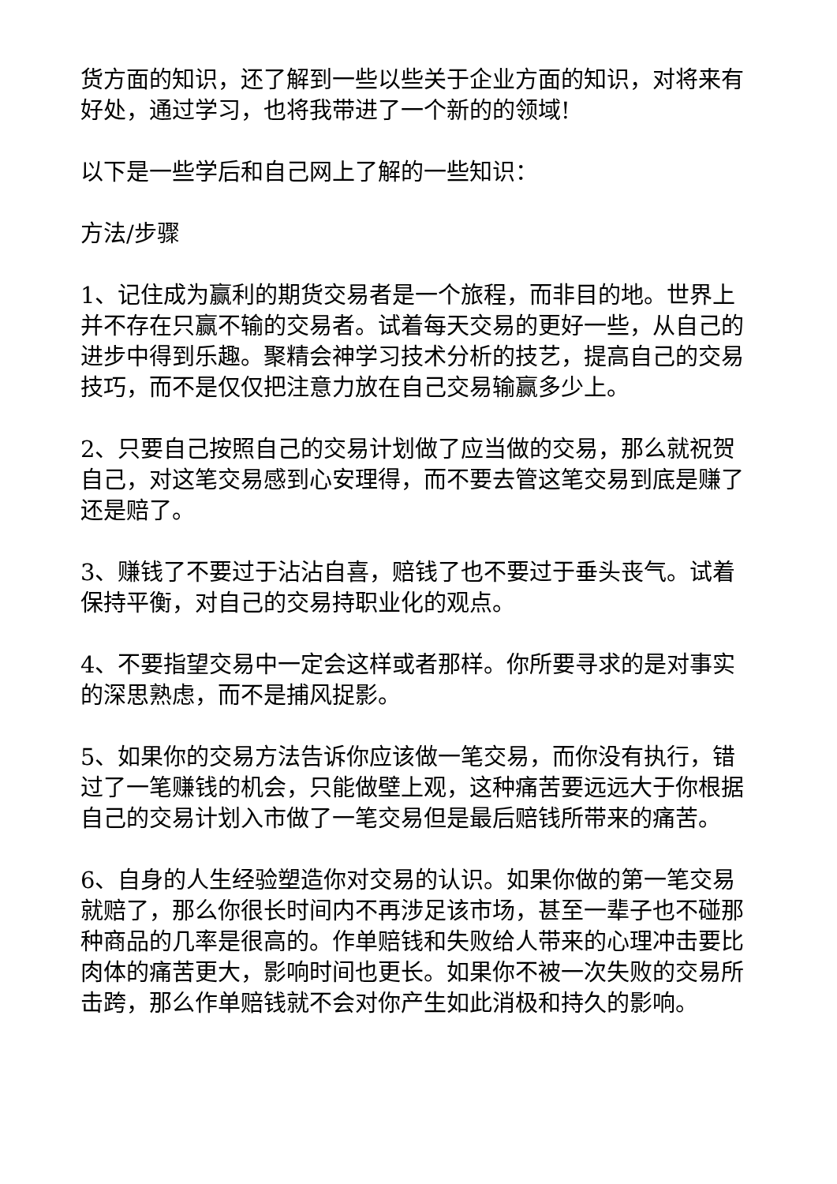货方面的知识，还了解到一些以些关于企业方面的知识，对将来有好处，通过学习，也将我带进了一个新的的领域!
以下是一些学后和自己网上了解的一些知识：
方法/步骤
1、记住成为赢利的期货交易者是一个旅程，而非目的地。世界上并不存在只赢不输的交易者。试着每天交易的更好一些，从自己的进步中得到乐趣。聚精会神学习技术分析的技艺，提高自己的交易技巧，而不是仅仅把注意力放在自己交易输赢多少上。
2、只要自己按照自己的交易计划做了应当做的交易，那么就祝贺自己，对这笔交易感到心安理得，而不要去管这笔交易到底是赚了还是赔了。
3、赚钱了不要过于沾沾自喜，赔钱了也不要过于垂头丧气。试着保持平衡，对自己的交易持职业化的观点。
4、不要指望交易中一定会这样或者那样。你所要寻求的是对事实的深思熟虑，而不是捕风捉影。
5、如果你的交易方法告诉你应该做一笔交易，而你没有执行，错过了一笔赚钱的机会，只能做壁上观，这种痛苦要远远大于你根据自己的交易计划入市做了一笔交易但是最后赔钱所带来的痛苦。
6、自身的人生经验塑造你对交易的认识。如果你做的第一笔交易就赔了，那么你很长时间内不再涉足该市场，甚至一辈子也不碰那种商品的几率是很高的。作单赔钱和失败给人带来的心理冲击要比肉体的痛苦更大，影响时间也更长。如果你不被一次失败的交易所击跨，那么作单赔钱就不会对你产生如此消极和持久的影响。